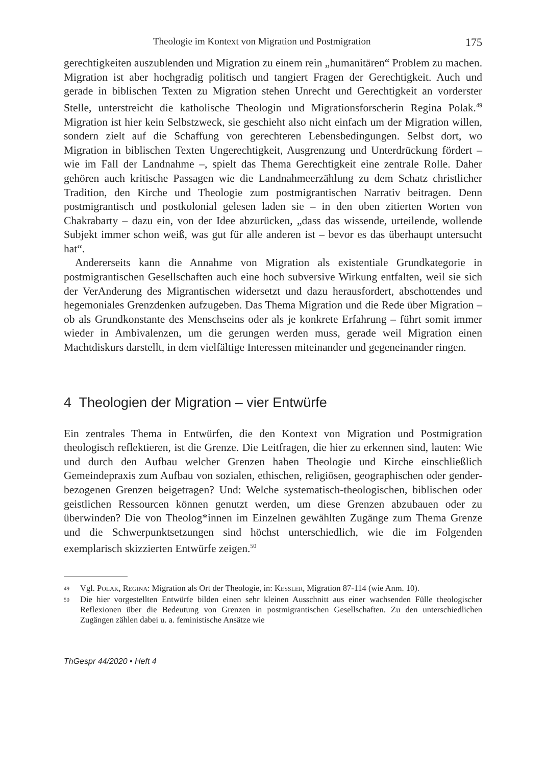Theologie im Kontext von Migration und Postmigration 175
gerechtigkeiten auszublenden und Migration zu einem rein „humanitären“ Problem zu machen. Migration ist aber hochgradig politisch und tangiert Fragen der Gerechtigkeit. Auch und gerade in biblischen Texten zu Migration stehen Unrecht und Gerechtigkeit an vorderster Stelle, unterstreicht die katholische Theologin und Migrationsforscherin Regina Polak.<sup>49</sup> Migration ist hier kein Selbstzweck, sie geschieht also nicht einfach um der Migration willen, sondern zielt auf die Schaffung von gerechteren Lebensbedingungen. Selbst dort, wo Migration in biblischen Texten Ungerechtigkeit, Ausgrenzung und Unterdrückung fördert – wie im Fall der Landnahme –, spielt das Thema Gerechtigkeit eine zentrale Rolle. Daher gehören auch kritische Passagen wie die Landnahmeerzählung zu dem Schatz christlicher Tradition, den Kirche und Theologie zum postmigrantischen Narrativ beitragen. Denn postmigrantisch und postkolonial gelesen laden sie – in den oben zitierten Worten von Chakrabarty – dazu ein, von der Idee abzurücken, „dass das wissende, urteilende, wollende Subjekt immer schon weiß, was gut für alle anderen ist – bevor es das überhaupt untersucht hat“.
Andererseits kann die Annahme von Migration als existentiale Grundkategorie in postmigrantischen Gesellschaften auch eine hoch subversive Wirkung entfalten, weil sie sich der VerAnderung des Migrantischen widersetzt und dazu herausfordert, abschottendes und hegemoniales Grenzdenken aufzugeben. Das Thema Migration und die Rede über Migration – ob als Grundkonstante des Menschseins oder als je konkrete Erfahrung – führt somit immer wieder in Ambivalenzen, um die gerungen werden muss, gerade weil Migration einen Machtdiskurs darstellt, in dem vielfältige Interessen miteinander und gegeneinander ringen.
4 Theologien der Migration – vier Entwürfe
Ein zentrales Thema in Entwürfen, die den Kontext von Migration und Postmigration theologisch reflektieren, ist die Grenze. Die Leitfragen, die hier zu erkennen sind, lauten: Wie und durch den Aufbau welcher Grenzen haben Theologie und Kirche einschließlich Gemeindepraxis zum Aufbau von sozialen, ethischen, religiösen, geographischen oder gender-bezogenen Grenzen beigetragen? Und: Welche systematisch-theologischen, biblischen oder geistlichen Ressourcen können genutzt werden, um diese Grenzen abzubauen oder zu überwinden? Die von Theolog*innen im Einzelnen gewählten Zugänge zum Thema Grenze und die Schwerpunktsetzungen sind höchst unterschiedlich, wie die im Folgenden exemplarisch skizzierten Entwürfe zeigen.<sup>50</sup>
<sup>49</sup> Vgl. Polak, Regina: Migration als Ort der Theologie, in: Kessler, Migration 87-114 (wie Anm. 10).
<sup>50</sup> Die hier vorgestellten Entwürfe bilden einen sehr kleinen Ausschnitt aus einer wachsenden Fülle theologischer Reflexionen über die Bedeutung von Grenzen in postmigrantischen Gesellschaften. Zu den unterschiedlichen Zugängen zählen dabei u. a. feministische Ansätze wie
ThGespr 44/2020 • Heft 4